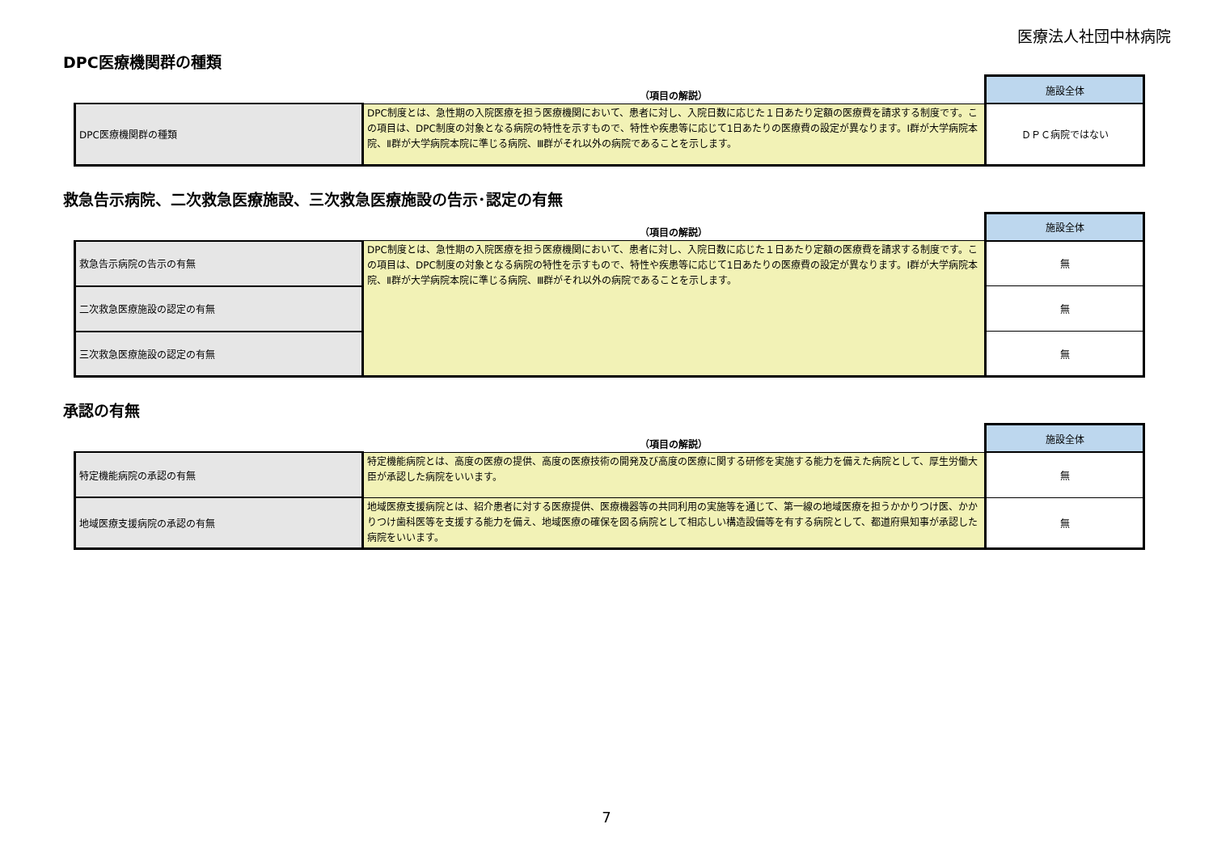医療法人社団中林病院
DPC医療機関群の種類
| | （項目の解説） | 施設全体 |
| --- | --- | --- |
| DPC医療機関群の種類 | DPC制度とは、急性期の入院医療を担う医療機関において、患者に対し、入院日数に応じた１日あたり定額の医療費を請求する制度です。この項目は、DPC制度の対象となる病院の特性を示すもので、特性や疾患等に応じて1日あたりの医療費の設定が異なります。Ⅰ群が大学病院本院、Ⅱ群が大学病院本院に準じる病院、Ⅲ群がそれ以外の病院であることを示します。 | ＤＰＣ病院ではない |
救急告示病院、二次救急医療施設、三次救急医療施設の告示･認定の有無
| | （項目の解説） | 施設全体 |
| --- | --- | --- |
| 救急告示病院の告示の有無 | DPC制度とは、急性期の入院医療を担う医療機関において、患者に対し、入院日数に応じた１日あたり定額の医療費を請求する制度です。この項目は、DPC制度の対象となる病院の特性を示すもので、特性や疾患等に応じて1日あたりの医療費の設定が異なります。Ⅰ群が大学病院本院、Ⅱ群が大学病院本院に準じる病院、Ⅲ群がそれ以外の病院であることを示します。 | 無 |
| 二次救急医療施設の認定の有無 | | 無 |
| 三次救急医療施設の認定の有無 | | 無 |
承認の有無
| | （項目の解説） | 施設全体 |
| --- | --- | --- |
| 特定機能病院の承認の有無 | 特定機能病院とは、高度の医療の提供、高度の医療技術の開発及び高度の医療に関する研修を実施する能力を備えた病院として、厚生労働大臣が承認した病院をいいます。 | 無 |
| 地域医療支援病院の承認の有無 | 地域医療支援病院とは、紹介患者に対する医療提供、医療機器等の共同利用の実施等を通じて、第一線の地域医療を担うかかりつけ医、かかりつけ歯科医等を支援する能力を備え、地域医療の確保を図る病院として相応しい構造設備等を有する病院として、都道府県知事が承認した病院をいいます。 | 無 |
7